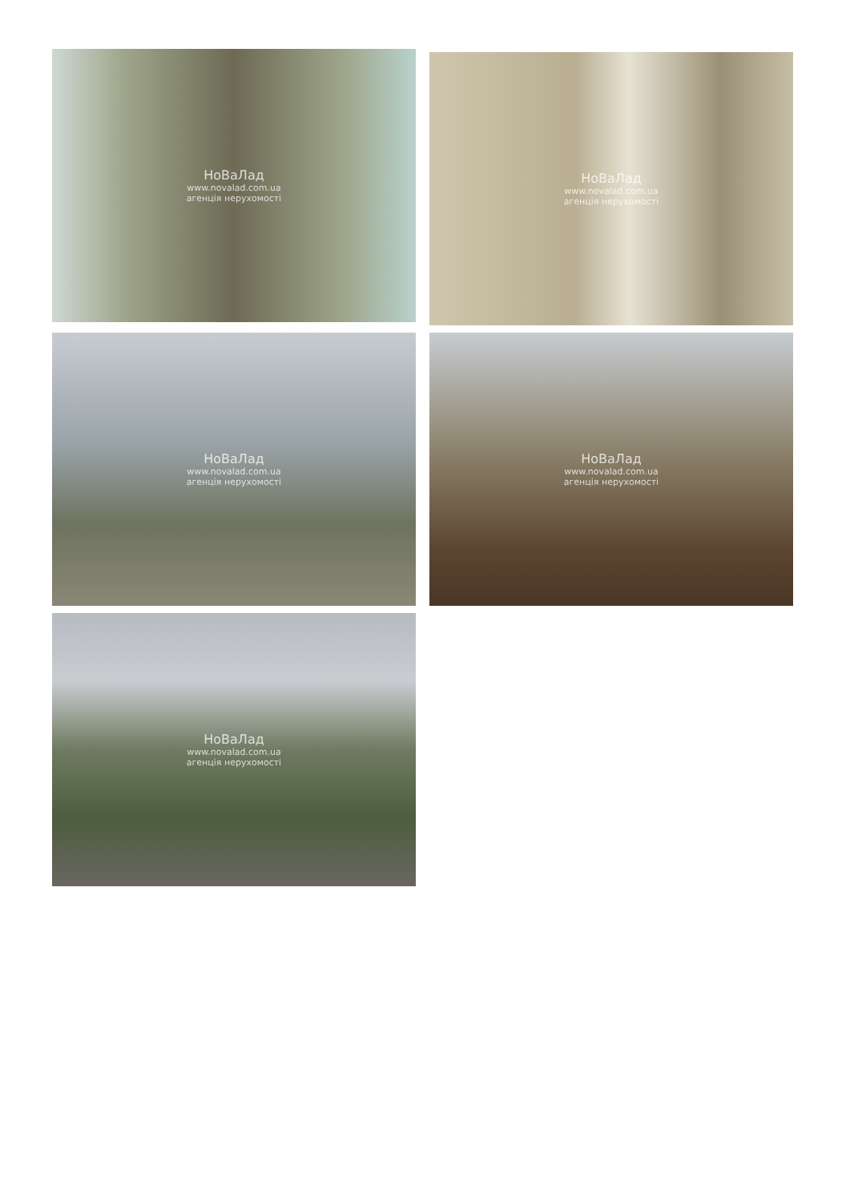НоВаЛад
www.novalad.com.ua
агенція нерухомості
НоВаЛад
www.novalad.com.ua
агенція нерухомості
НоВаЛад
www.novalad.com.ua
агенція нерухомості
НоВаЛад
www.novalad.com.ua
агенція нерухомості
НоВаЛад
www.novalad.com.ua
агенція нерухомості